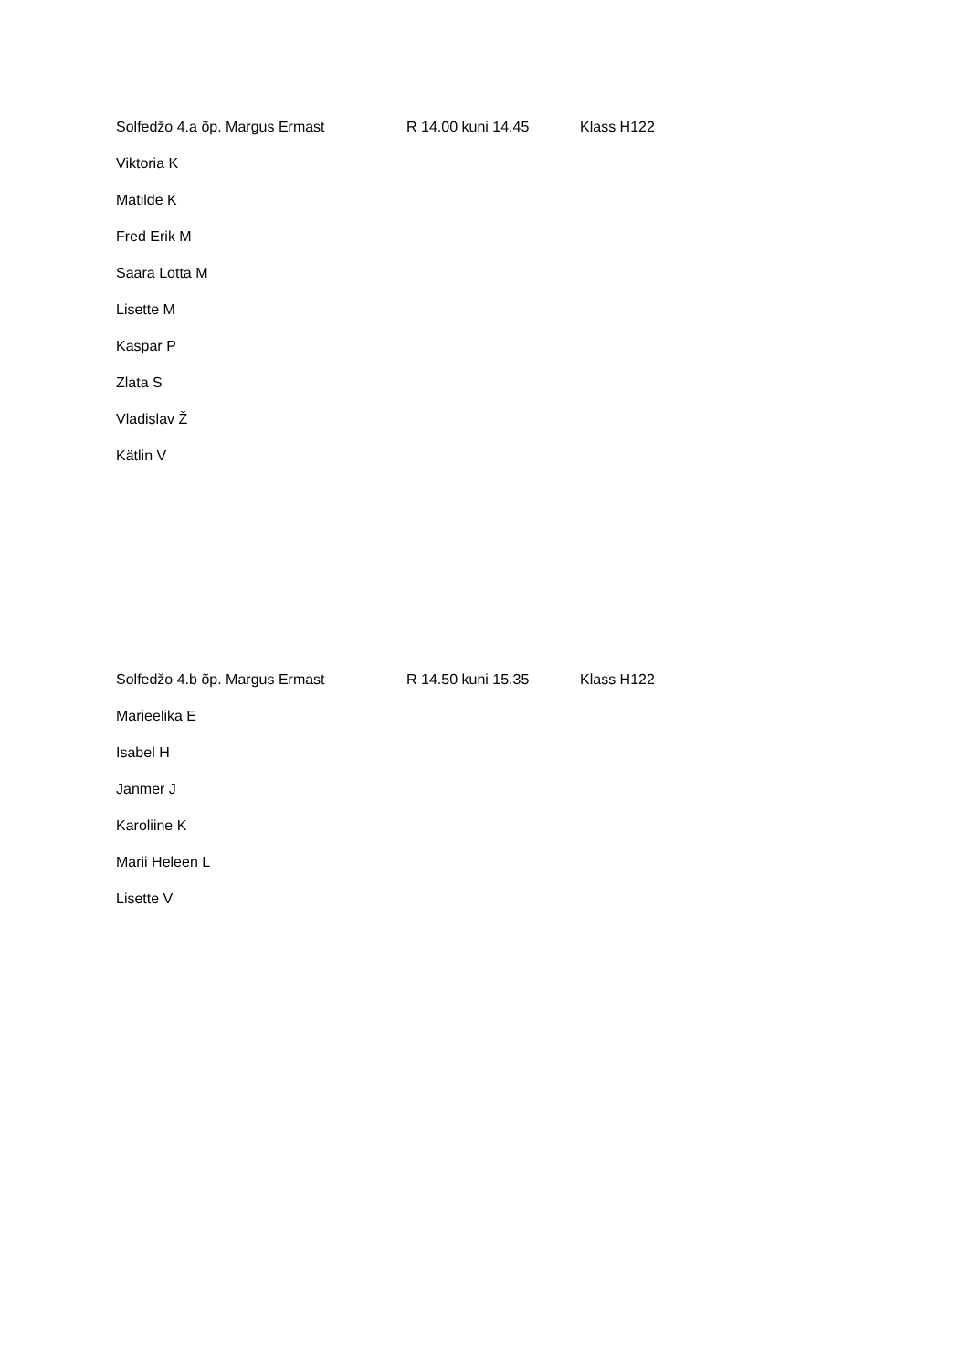Solfedžo 4.a õp. Margus Ermast R 14.00 kuni 14.45 Klass H122
Viktoria K
Matilde K
Fred Erik M
Saara Lotta M
Lisette M
Kaspar P
Zlata S
Vladislav Ž
Kätlin V
Solfedžo 4.b õp. Margus Ermast R 14.50 kuni 15.35 Klass H122
Marieelika E
Isabel H
Janmer J
Karoliine K
Marii Heleen L
Lisette V